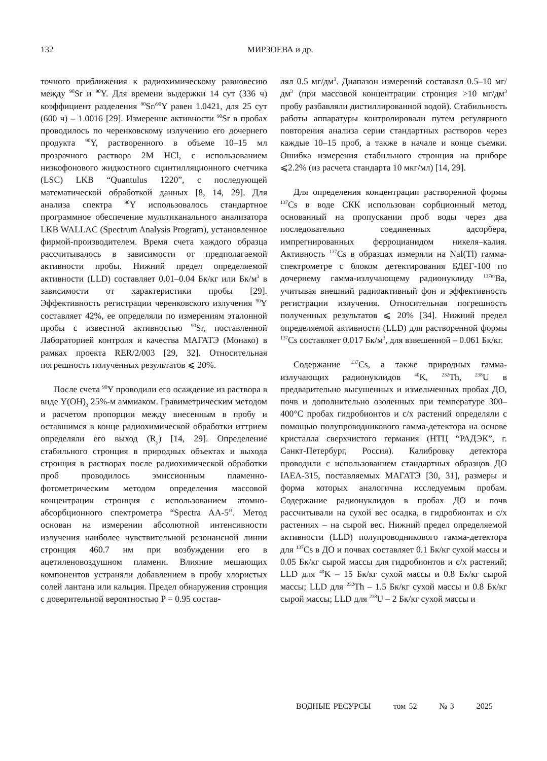132
МИРЗОЕВА и др.
точного приближения к радиохимическому равновесию между <sup>90</sup>Sr и <sup>90</sup>Y. Для времени выдержки 14 сут (336 ч) коэффициент разделения <sup>90</sup>Sr/<sup>90</sup>Y равен 1.0421, для 25 сут (600 ч) – 1.0016 [29]. Измерение активности <sup>90</sup>Sr в пробах проводилось по черенковскому излучению его дочернего продукта <sup>90</sup>Y, растворенного в объеме 10–15 мл прозрачного раствора 2М HCl, с использованием низкофонового жидкостного сцинтилляционного счетчика (LSC) LKB “Quantulus 1220”, с последующей математической обработкой данных [8, 14, 29]. Для анализа спектра <sup>90</sup>Y использовалось стандартное программное обеспечение мультиканального анализатора LKB WALLAC (Spectrum Analysis Program), установленное фирмой-производителем. Время счета каждого образца рассчитывалось в зависимости от предполагаемой активности пробы. Нижний предел определяемой активности (LLD) составляет 0.01–0.04 Бк/кг или Бк/м<sup>3</sup> в зависимости от характеристики пробы [29]. Эффективность регистрации черенковского излучения <sup>90</sup>Y составляет 42%, ее определяли по измерениям эталонной пробы с известной активностью <sup>90</sup>Sr, поставленной Лабораторией контроля и качества МАГАТЭ (Монако) в рамках проекта RER/2/003 [29, 32]. Относительная погрешность полученных результатов ⩽ 20%.
После счета <sup>90</sup>Y проводили его осаждение из раствора в виде Y(OH)<sub>3</sub> 25%-м аммиаком. Гравиметрическим методом и расчетом пропорции между внесенным в пробу и оставшимся в конце радиохимической обработки иттрием определяли его выход (R<sub>y</sub>) [14, 29]. Определение стабильного стронция в природных объектах и выхода стронция в растворах после радиохимической обработки проб проводилось эмиссионным пламенно-фотометрическим методом определения массовой концентрации стронция с использованием атомно-абсорбционного спектрометра “Spectra AA-5”. Метод основан на измерении абсолютной интенсивности излучения наиболее чувствительной резонансной линии стронция 460.7 нм при возбуждении его в ацетиленовоздушном пламени. Влияние мешающих компонентов устраняли добавлением в пробу хлористых солей лантана или кальция. Предел обнаружения стронция с доверительной вероятностью P = 0.95 состав-
лял 0.5 мг/дм<sup>3</sup>. Диапазон измерений составлял 0.5–10 мг/дм<sup>3</sup> (при массовой концентрации стронция >10 мг/дм<sup>3</sup> пробу разбавляли дистиллированной водой). Стабильность работы аппаратуры контролировали путем регулярного повторения анализа серии стандартных растворов через каждые 10–15 проб, а также в начале и конце съемки. Ошибка измерения стабильного стронция на приборе ⩽2.2% (из расчета стандарта 10 мкг/мл) [14, 29].
Для определения концентрации растворенной формы <sup>137</sup>Cs в воде СКК использован сорбционный метод, основанный на пропускании проб воды через два последовательно соединенных адсорбера, импрегнированных ферроцианидом никеля–калия. Активность <sup>137</sup>Cs в образцах измеряли на NaI(Tl) гамма-спектрометре с блоком детектирования БДЕГ-100 по дочернему гамма-излучающему радионуклиду <sup>137m</sup>Ba, учитывая внешний радиоактивный фон и эффективность регистрации излучения. Относительная погрешность полученных результатов ⩽ 20% [34]. Нижний предел определяемой активности (LLD) для растворенной формы <sup>137</sup>Cs составляет 0.017 Бк/м<sup>3</sup>, для взвешенной – 0.061 Бк/кг.
Содержание <sup>137</sup>Cs, а также природных гамма-излучающих радионуклидов <sup>40</sup>K, <sup>232</sup>Th, <sup>238</sup>U в предварительно высушенных и измельченных пробах ДО, почв и дополнительно озоленных при температуре 300–400°C пробах гидробионтов и с/х растений определяли с помощью полупроводникового гамма-детектора на основе кристалла сверхчистого германия (НТЦ “РАДЭК”, г. Санкт-Петербург, Россия). Калибровку детектора проводили с использованием стандартных образцов ДО IAEA-315, поставляемых МАГАТЭ [30, 31], размеры и форма которых аналогична исследуемым пробам. Содержание радионуклидов в пробах ДО и почв рассчитывали на сухой вес осадка, в гидробионтах и с/х растениях – на сырой вес. Нижний предел определяемой активности (LLD) полупроводникового гамма-детектора для <sup>137</sup>Cs в ДО и почвах составляет 0.1 Бк/кг сухой массы и 0.05 Бк/кг сырой массы для гидробионтов и с/х растений; LLD для <sup>40</sup>K – 15 Бк/кг сухой массы и 0.8 Бк/кг сырой массы; LLD для <sup>232</sup>Th – 1.5 Бк/кг сухой массы и 0.8 Бк/кг сырой массы; LLD для <sup>238</sup>U – 2 Бк/кг сухой массы и
ВОДНЫЕ РЕСУРСЫ том 52 № 3 2025